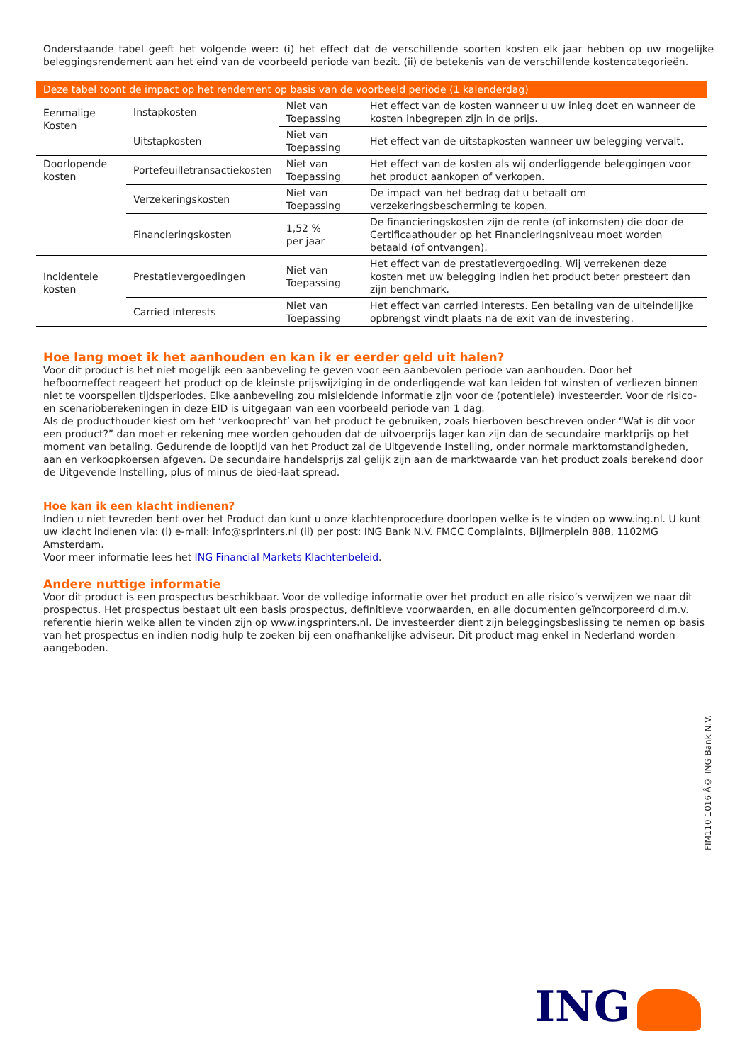Onderstaande tabel geeft het volgende weer: (i) het effect dat de verschillende soorten kosten elk jaar hebben op uw mogelijke beleggingsrendement aan het eind van de voorbeeld periode van bezit. (ii) de betekenis van de verschillende kostencategorieën.
| Deze tabel toont de impact op het rendement op basis van de voorbeeld periode (1 kalenderdag) | | | |
| --- | --- | --- | --- |
| Eenmalige Kosten | Instapkosten | Niet van Toepassing | Het effect van de kosten wanneer u uw inleg doet en wanneer de kosten inbegrepen zijn in de prijs. |
| | Uitstapkosten | Niet van Toepassing | Het effect van de uitstapkosten wanneer uw belegging vervalt. |
| Doorlopende kosten | Portefeuilletransactiekosten | Niet van Toepassing | Het effect van de kosten als wij onderliggende beleggingen voor het product aankopen of verkopen. |
| | Verzekeringskosten | Niet van Toepassing | De impact van het bedrag dat u betaalt om verzekeringsbescherming te kopen. |
| | Financieringskosten | 1,52 % per jaar | De financieringskosten zijn de rente (of inkomsten) die door de Certificaathouder op het Financieringsniveau moet worden betaald (of ontvangen). |
| Incidentele kosten | Prestatievergoedingen | Niet van Toepassing | Het effect van de prestatievergoeding. Wij verrekenen deze kosten met uw belegging indien het product beter presteert dan zijn benchmark. |
| | Carried interests | Niet van Toepassing | Het effect van carried interests. Een betaling van de uiteindelijke opbrengst vindt plaats na de exit van de investering. |
Hoe lang moet ik het aanhouden en kan ik er eerder geld uit halen?
Voor dit product is het niet mogelijk een aanbeveling te geven voor een aanbevolen periode van aanhouden. Door het hefboomeffect reageert het product op de kleinste prijswijziging in de onderliggende wat kan leiden tot winsten of verliezen binnen niet te voorspellen tijdsperiodes. Elke aanbeveling zou misleidende informatie zijn voor de (potentiele) investeerder. Voor de risico- en scenarioberekeningen in deze EID is uitgegaan van een voorbeeld periode van 1 dag.
Als de producthouder kiest om het ‘verkooprecht’ van het product te gebruiken, zoals hierboven beschreven onder “Wat is dit voor een product?” dan moet er rekening mee worden gehouden dat de uitvoerprijs lager kan zijn dan de secundaire marktprijs op het moment van betaling. Gedurende de looptijd van het Product zal de Uitgevende Instelling, onder normale marktomstandigheden, aan en verkoopkoersen afgeven. De secundaire handelsprijs zal gelijk zijn aan de marktwaarde van het product zoals berekend door de Uitgevende Instelling, plus of minus de bied-laat spread.
Hoe kan ik een klacht indienen?
Indien u niet tevreden bent over het Product dan kunt u onze klachtenprocedure doorlopen welke is te vinden op www.ing.nl. U kunt uw klacht indienen via: (i) e-mail: info@sprinters.nl (ii) per post: ING Bank N.V. FMCC Complaints, Bijlmerplein 888, 1102MG Amsterdam.
Voor meer informatie lees het ING Financial Markets Klachtenbeleid.
Andere nuttige informatie
Voor dit product is een prospectus beschikbaar. Voor de volledige informatie over het product en alle risico’s verwijzen we naar dit prospectus. Het prospectus bestaat uit een basis prospectus, definitieve voorwaarden, en alle documenten geïncorporeerd d.m.v. referentie hierin welke allen te vinden zijn op www.ingsprinters.nl. De investeerder dient zijn beleggingsbeslissing te nemen op basis van het prospectus en indien nodig hulp te zoeken bij een onafhankelijke adviseur. Dit product mag enkel in Nederland worden aangeboden.
FIM110 1016 Â© ING Bank N.V.
ING